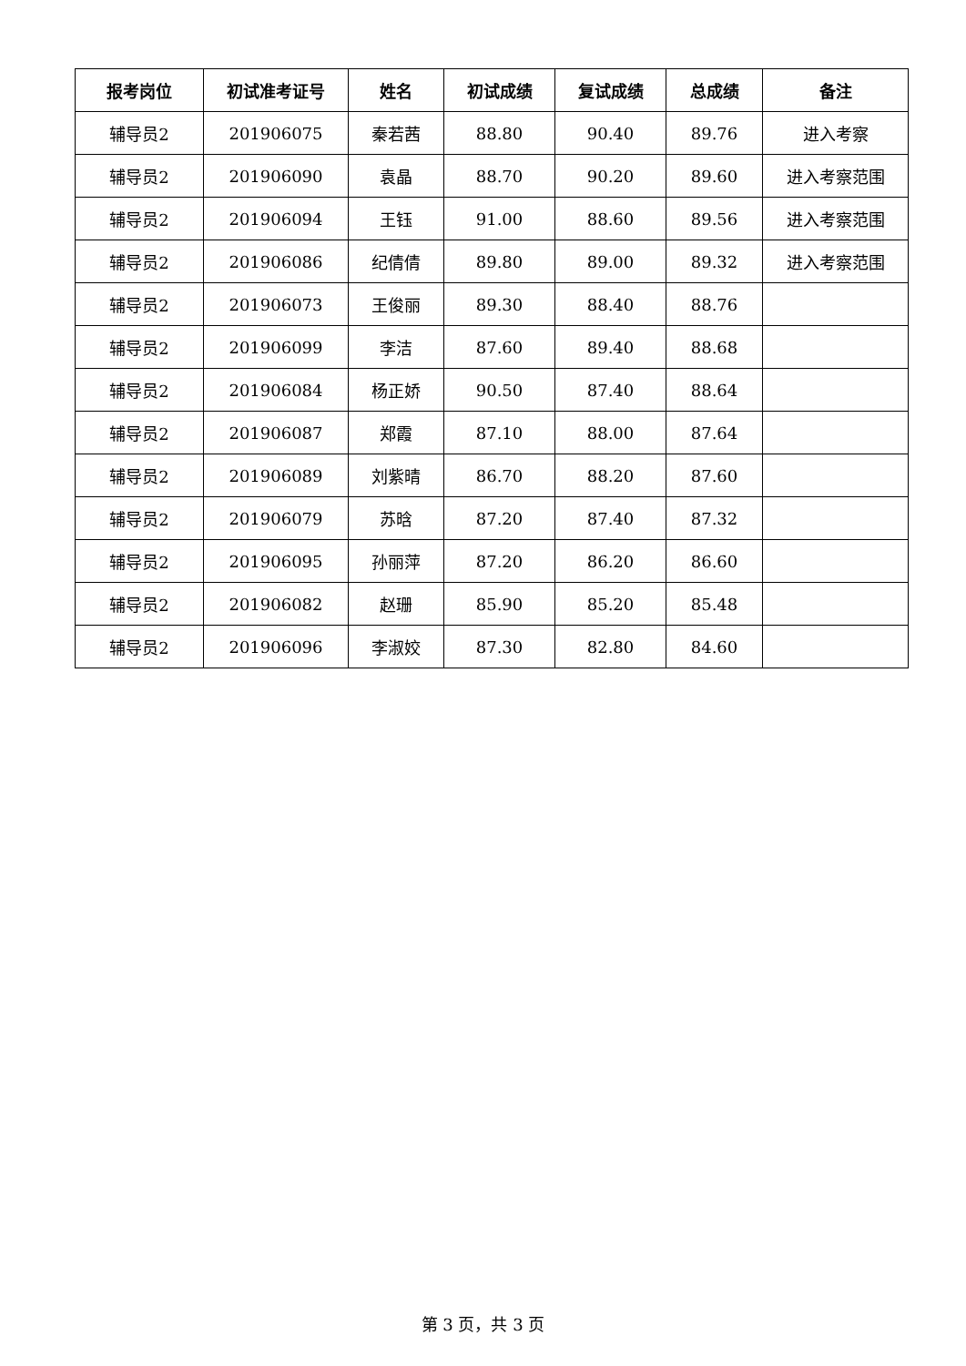| 报考岗位 | 初试准考证号 | 姓名 | 初试成绩 | 复试成绩 | 总成绩 | 备注 |
| --- | --- | --- | --- | --- | --- | --- |
| 辅导员2 | 201906075 | 秦若茜 | 88.80 | 90.40 | 89.76 | 进入考察 |
| 辅导员2 | 201906090 | 袁晶 | 88.70 | 90.20 | 89.60 | 进入考察范围 |
| 辅导员2 | 201906094 | 王钰 | 91.00 | 88.60 | 89.56 | 进入考察范围 |
| 辅导员2 | 201906086 | 纪倩倩 | 89.80 | 89.00 | 89.32 | 进入考察范围 |
| 辅导员2 | 201906073 | 王俊丽 | 89.30 | 88.40 | 88.76 | |
| 辅导员2 | 201906099 | 李洁 | 87.60 | 89.40 | 88.68 | |
| 辅导员2 | 201906084 | 杨正娇 | 90.50 | 87.40 | 88.64 | |
| 辅导员2 | 201906087 | 郑霞 | 87.10 | 88.00 | 87.64 | |
| 辅导员2 | 201906089 | 刘紫晴 | 86.70 | 88.20 | 87.60 | |
| 辅导员2 | 201906079 | 苏晗 | 87.20 | 87.40 | 87.32 | |
| 辅导员2 | 201906095 | 孙丽萍 | 87.20 | 86.20 | 86.60 | |
| 辅导员2 | 201906082 | 赵珊 | 85.90 | 85.20 | 85.48 | |
| 辅导员2 | 201906096 | 李淑姣 | 87.30 | 82.80 | 84.60 | |
第 3 页，共 3 页